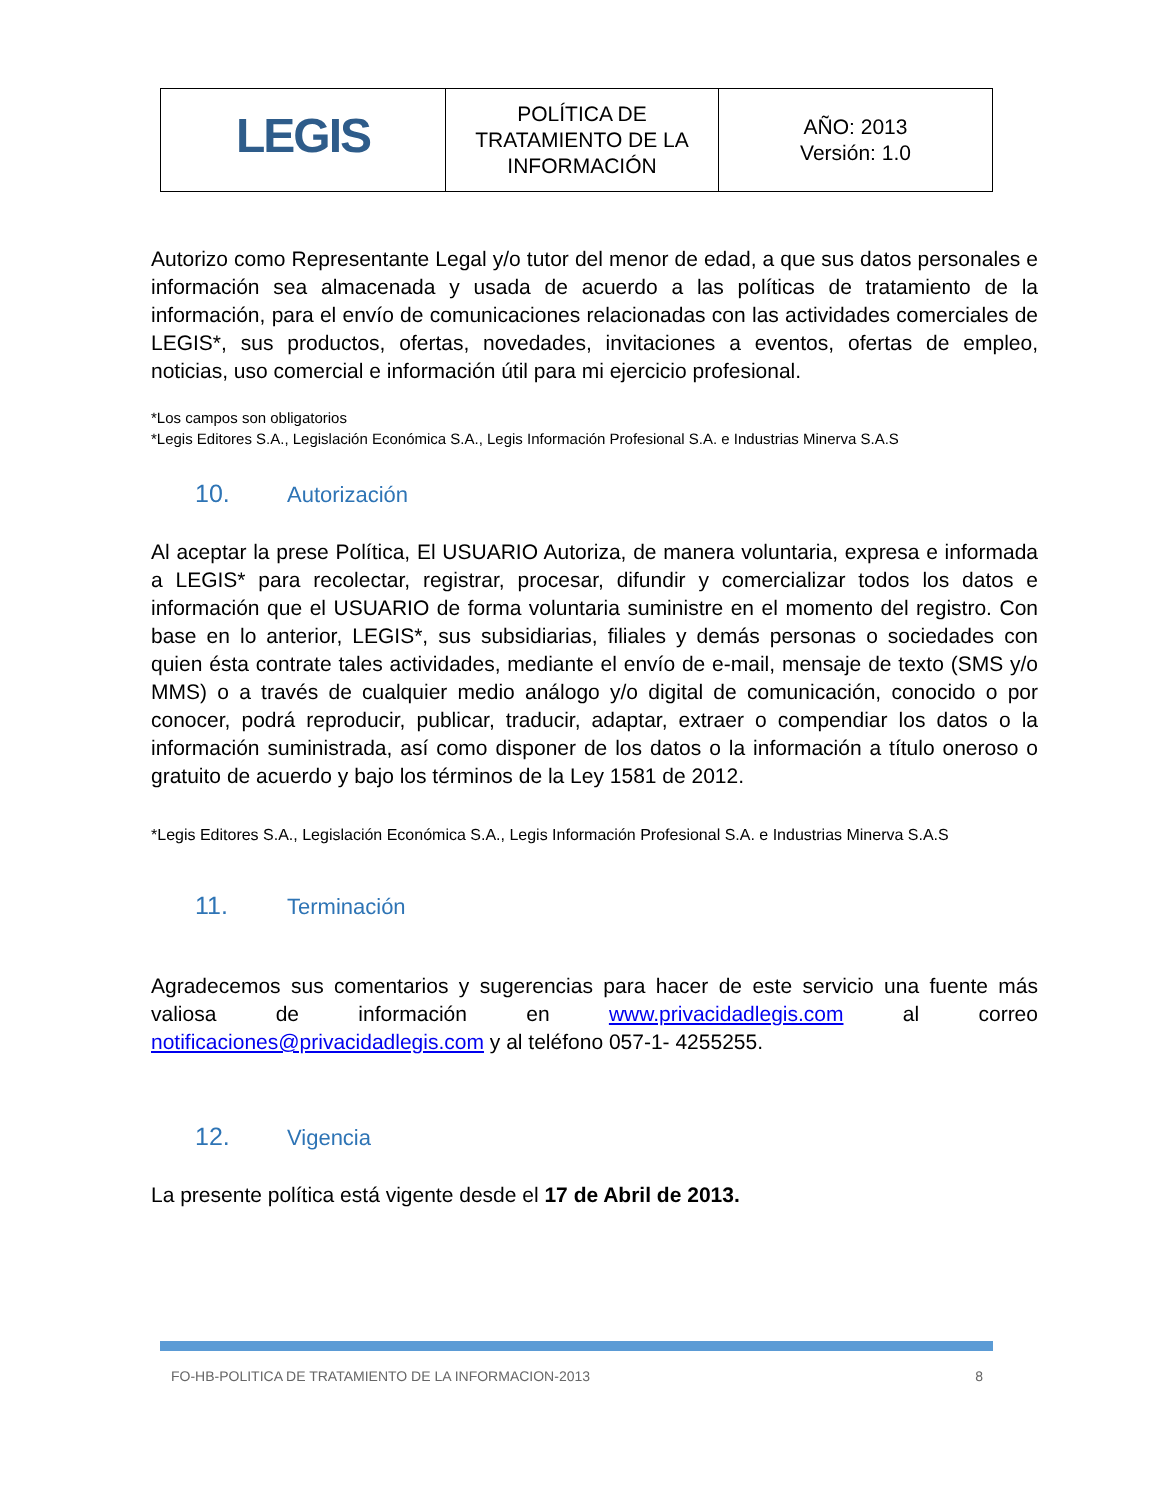| LEGIS | POLÍTICA DE TRATAMIENTO DE LA INFORMACIÓN | AÑO: 2013 Versión: 1.0 |
Autorizo como Representante Legal y/o tutor del menor de edad, a que sus datos personales e información sea almacenada y usada de acuerdo a las políticas de tratamiento de la información, para el envío de comunicaciones relacionadas con las actividades comerciales de LEGIS*, sus productos, ofertas, novedades, invitaciones a eventos, ofertas de empleo, noticias, uso comercial e información útil para mi ejercicio profesional.
*Los campos son obligatorios
*Legis Editores S.A., Legislación Económica S.A., Legis Información Profesional S.A. e Industrias Minerva S.A.S
10. Autorización
Al aceptar la prese Política, El USUARIO Autoriza, de manera voluntaria, expresa e informada a LEGIS* para recolectar, registrar, procesar, difundir y comercializar todos los datos e información que el USUARIO de forma voluntaria suministre en el momento del registro. Con base en lo anterior, LEGIS*, sus subsidiarias, filiales y demás personas o sociedades con quien ésta contrate tales actividades, mediante el envío de e-mail, mensaje de texto (SMS y/o MMS) o a través de cualquier medio análogo y/o digital de comunicación, conocido o por conocer, podrá reproducir, publicar, traducir, adaptar, extraer o compendiar los datos o la información suministrada, así como disponer de los datos o la información a título oneroso o gratuito de acuerdo y bajo los términos de la Ley 1581 de 2012.
*Legis Editores S.A., Legislación Económica S.A., Legis Información Profesional S.A. e Industrias Minerva S.A.S
11. Terminación
Agradecemos sus comentarios y sugerencias para hacer de este servicio una fuente más valiosa de información en www.privacidadlegis.com al correo notificaciones@privacidadlegis.com y al teléfono 057-1- 4255255.
12. Vigencia
La presente política está vigente desde el 17 de Abril de 2013.
FO-HB-POLITICA DE TRATAMIENTO DE LA INFORMACION-2013 8